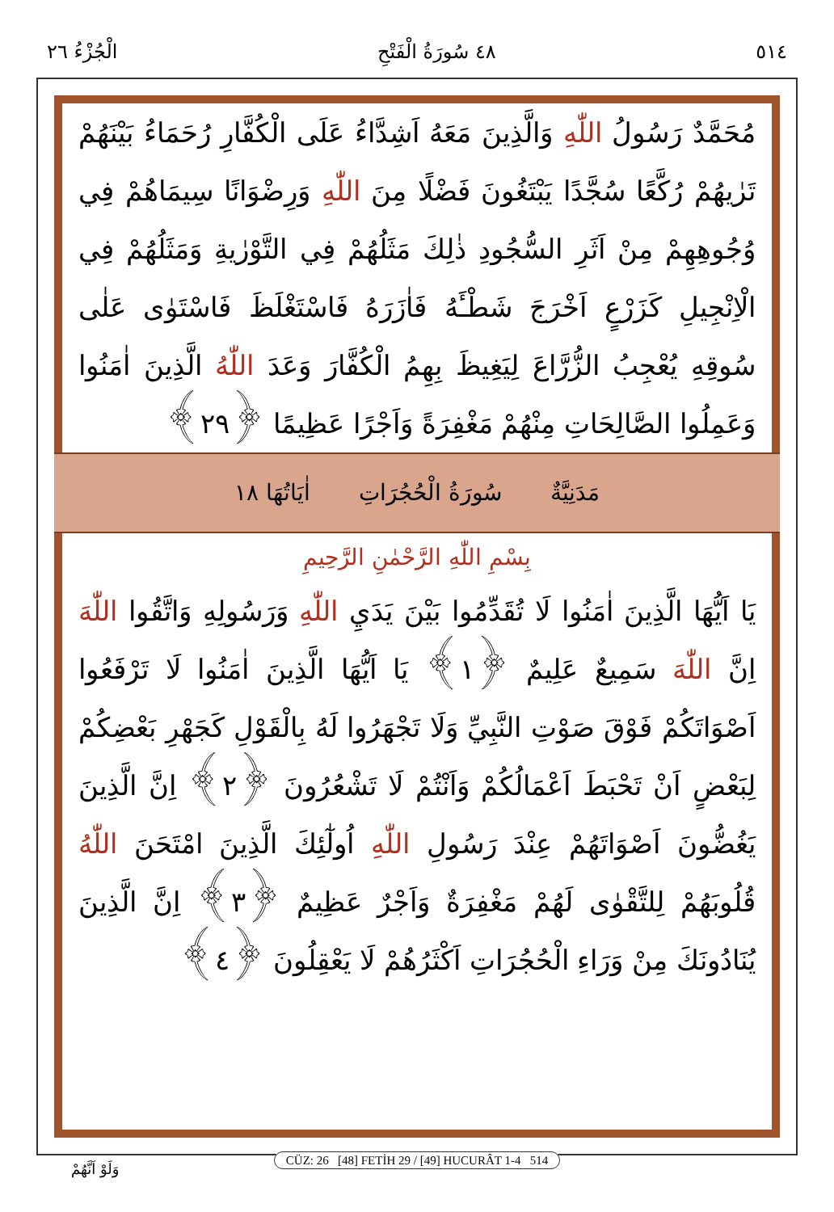٥١٤ ٤٨ سُورَةُ الْفَتْحِ الْجُزْءُ ٢٦
مُحَمَّدٌ رَسُولُ اللّٰهِ وَالَّذِينَ مَعَهُ اَشِدَّاءُ عَلَى الْكُفَّارِ رُحَمَاءُ بَيْنَهُمْ تَرٰيهُمْ رُكَّعًا سُجَّدًا يَبْتَغُونَ فَضْلًا مِنَ اللّٰهِ وَرِضْوَانًا سِيمَاهُمْ فِي وُجُوهِهِمْ مِنْ اَثَرِ السُّجُودِ ذٰلِكَ مَثَلُهُمْ فِي التَّوْرٰيةِ وَمَثَلُهُمْ فِي الْاِنْجِيلِ كَزَرْعٍ اَخْرَجَ شَطْـَٔهُ فَاٰزَرَهُ فَاسْتَغْلَظَ فَاسْتَوٰى عَلٰى سُوقِهِ يُعْجِبُ الزُّرَّاعَ لِيَغِيظَ بِهِمُ الْكُفَّارَ وَعَدَ اللّٰهُ الَّذِينَ اٰمَنُوا وَعَمِلُوا الصَّالِحَاتِ مِنْهُمْ مَغْفِرَةً وَاَجْرًا عَظِيمًا ﴿٢٩﴾
مَدَنِيَّةٌ سُورَةُ الْحُجُرَاتِ اٰيَاتُهَا ١٨
بِسْمِ اللّٰهِ الرَّحْمٰنِ الرَّحِيمِ
يَا اَيُّهَا الَّذِينَ اٰمَنُوا لَا تُقَدِّمُوا بَيْنَ يَدَيِ اللّٰهِ وَرَسُولِهِ وَاتَّقُوا اللّٰهَ اِنَّ اللّٰهَ سَمِيعٌ عَلِيمٌ ﴿١﴾ يَا اَيُّهَا الَّذِينَ اٰمَنُوا لَا تَرْفَعُوا اَصْوَاتَكُمْ فَوْقَ صَوْتِ النَّبِيِّ وَلَا تَجْهَرُوا لَهُ بِالْقَوْلِ كَجَهْرِ بَعْضِكُمْ لِبَعْضٍ اَنْ تَحْبَطَ اَعْمَالُكُمْ وَاَنْتُمْ لَا تَشْعُرُونَ ﴿٢﴾ اِنَّ الَّذِينَ يَغُضُّونَ اَصْوَاتَهُمْ عِنْدَ رَسُولِ اللّٰهِ اُولٰٓئِكَ الَّذِينَ امْتَحَنَ اللّٰهُ قُلُوبَهُمْ لِلتَّقْوٰى لَهُمْ مَغْفِرَةٌ وَاَجْرٌ عَظِيمٌ ﴿٣﴾ اِنَّ الَّذِينَ يُنَادُونَكَ مِنْ وَرَاءِ الْحُجُرَاتِ اَكْثَرُهُمْ لَا يَعْقِلُونَ ﴿٤﴾
CÜZ: 26 [48] FETİH 29 / [49] HUCURÂT 1-4 514
وَلَوْ اَنَّهُمْ